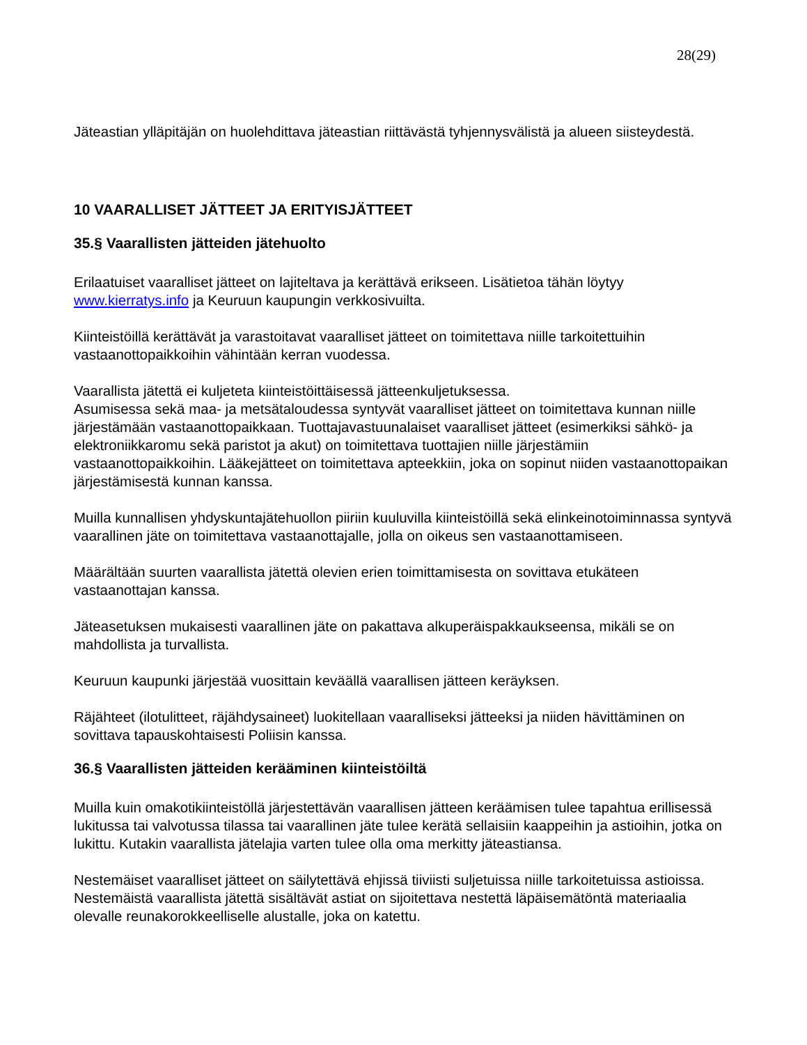28(29)
Jäteastian ylläpitäjän on huolehdittava jäteastian riittävästä tyhjennysvälistä ja alueen siisteydestä.
10 VAARALLISET JÄTTEET JA ERITYISJÄTTEET
35.§ Vaarallisten jätteiden jätehuolto
Erilaatuiset vaaralliset jätteet on lajiteltava ja kerättävä erikseen. Lisätietoa tähän löytyy www.kierratys.info ja Keuruun kaupungin verkkosivuilta.
Kiinteistöillä kerättävät ja varastoitavat vaaralliset jätteet on toimitettava niille tarkoitettuihin vastaanottopaikkoihin vähintään kerran vuodessa.
Vaarallista jätettä ei kuljeteta kiinteistöittäisessä jätteenkuljetuksessa.
Asumisessa sekä maa- ja metsätaloudessa syntyvät vaaralliset jätteet on toimitettava kunnan niille järjestämään vastaanottopaikkaan. Tuottajavastuunalaiset vaaralliset jätteet (esimerkiksi sähkö- ja elektroniikkaromu sekä paristot ja akut) on toimitettava tuottajien niille järjestämiin vastaanottopaikkoihin. Lääkejätteet on toimitettava apteekkiin, joka on sopinut niiden vastaanottopaikan järjestämisestä kunnan kanssa.
Muilla kunnallisen yhdyskuntajätehuollon piiriin kuuluvilla kiinteistöillä sekä elinkeinotoiminnassa syntyvä vaarallinen jäte on toimitettava vastaanottajalle, jolla on oikeus sen vastaanottamiseen.
Määrältään suurten vaarallista jätettä olevien erien toimittamisesta on sovittava etukäteen vastaanottajan kanssa.
Jäteasetuksen mukaisesti vaarallinen jäte on pakattava alkuperäispakkaukseensa, mikäli se on mahdollista ja turvallista.
Keuruun kaupunki järjestää vuosittain keväällä vaarallisen jätteen keräyksen.
Räjähteet (ilotulitteet, räjähdysaineet) luokitellaan vaaralliseksi jätteeksi ja niiden hävittäminen on sovittava tapauskohtaisesti Poliisin kanssa.
36.§ Vaarallisten jätteiden kerääminen kiinteistöiltä
Muilla kuin omakotikiinteistöllä järjestettävän vaarallisen jätteen keräämisen tulee tapahtua erillisessä lukitussa tai valvotussa tilassa tai vaarallinen jäte tulee kerätä sellaisiin kaappeihin ja astioihin, jotka on lukittu. Kutakin vaarallista jätelajia varten tulee olla oma merkitty jäteastiansa.
Nestemäiset vaaralliset jätteet on säilytettävä ehjissä tiiviisti suljetuissa niille tarkoitetuissa astioissa. Nestemäistä vaarallista jätettä sisältävät astiat on sijoitettava nestettä läpäisemätöntä materiaalia olevalle reunakorokkeelliselle alustalle, joka on katettu.